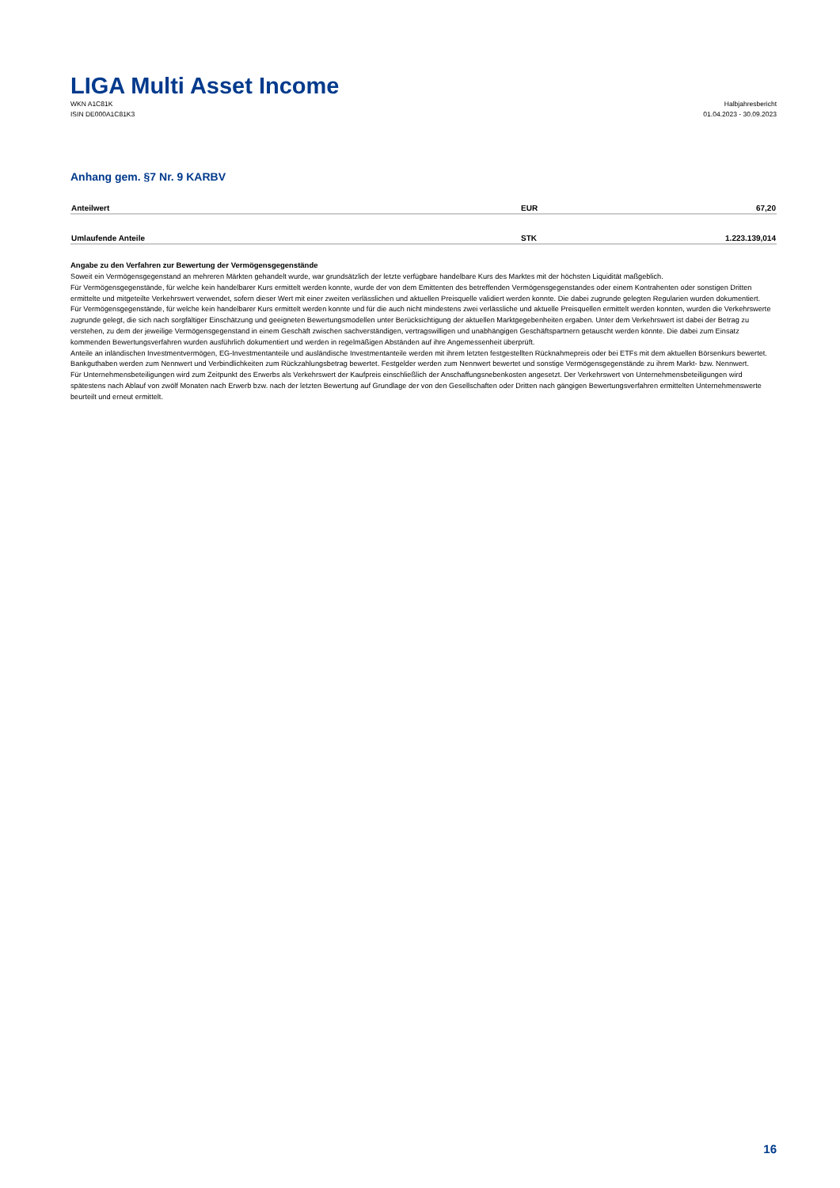LIGA Multi Asset Income
WKN A1C81K
ISIN DE000A1C81K3
Halbjahresbericht
01.04.2023 - 30.09.2023
Anhang gem. §7 Nr. 9 KARBV
| Anteilwert | EUR | 67,20 |
| Umlaufende Anteile | STK | 1.223.139,014 |
Angabe zu den Verfahren zur Bewertung der Vermögensgegenstände
Soweit ein Vermögensgegenstand an mehreren Märkten gehandelt wurde, war grundsätzlich der letzte verfügbare handelbare Kurs des Marktes mit der höchsten Liquidität maßgeblich.
Für Vermögensgegenstände, für welche kein handelbarer Kurs ermittelt werden konnte, wurde der von dem Emittenten des betreffenden Vermögensgegenstandes oder einem Kontrahenten oder sonstigen Dritten ermittelte und mitgeteilte Verkehrswert verwendet, sofern dieser Wert mit einer zweiten verlässlichen und aktuellen Preisquelle validiert werden konnte. Die dabei zugrunde gelegten Regularien wurden dokumentiert.
Für Vermögensgegenstände, für welche kein handelbarer Kurs ermittelt werden konnte und für die auch nicht mindestens zwei verlässliche und aktuelle Preisquellen ermittelt werden konnten, wurden die Verkehrswerte zugrunde gelegt, die sich nach sorgfältiger Einschätzung und geeigneten Bewertungsmodellen unter Berücksichtigung der aktuellen Marktgegebenheiten ergaben. Unter dem Verkehrswert ist dabei der Betrag zu verstehen, zu dem der jeweilige Vermögensgegenstand in einem Geschäft zwischen sachverständigen, vertragswilligen und unabhängigen Geschäftspartnern getauscht werden könnte. Die dabei zum Einsatz kommenden Bewertungsverfahren wurden ausführlich dokumentiert und werden in regelmäßigen Abständen auf ihre Angemessenheit überprüft.
Anteile an inländischen Investmentvermögen, EG-Investmentanteile und ausländische Investmentanteile werden mit ihrem letzten festgestellten Rücknahmepreis oder bei ETFs mit dem aktuellen Börsenkurs bewertet.
Bankguthaben werden zum Nennwert und Verbindlichkeiten zum Rückzahlungsbetrag bewertet. Festgelder werden zum Nennwert bewertet und sonstige Vermögensgegenstände zu ihrem Markt- bzw. Nennwert.
Für Unternehmensbeteiligungen wird zum Zeitpunkt des Erwerbs als Verkehrswert der Kaufpreis einschließlich der Anschaffungsnebenkosten angesetzt. Der Verkehrswert von Unternehmensbeteiligungen wird spätestens nach Ablauf von zwölf Monaten nach Erwerb bzw. nach der letzten Bewertung auf Grundlage der von den Gesellschaften oder Dritten nach gängigen Bewertungsverfahren ermittelten Unternehmenswerte beurteilt und erneut ermittelt.
16